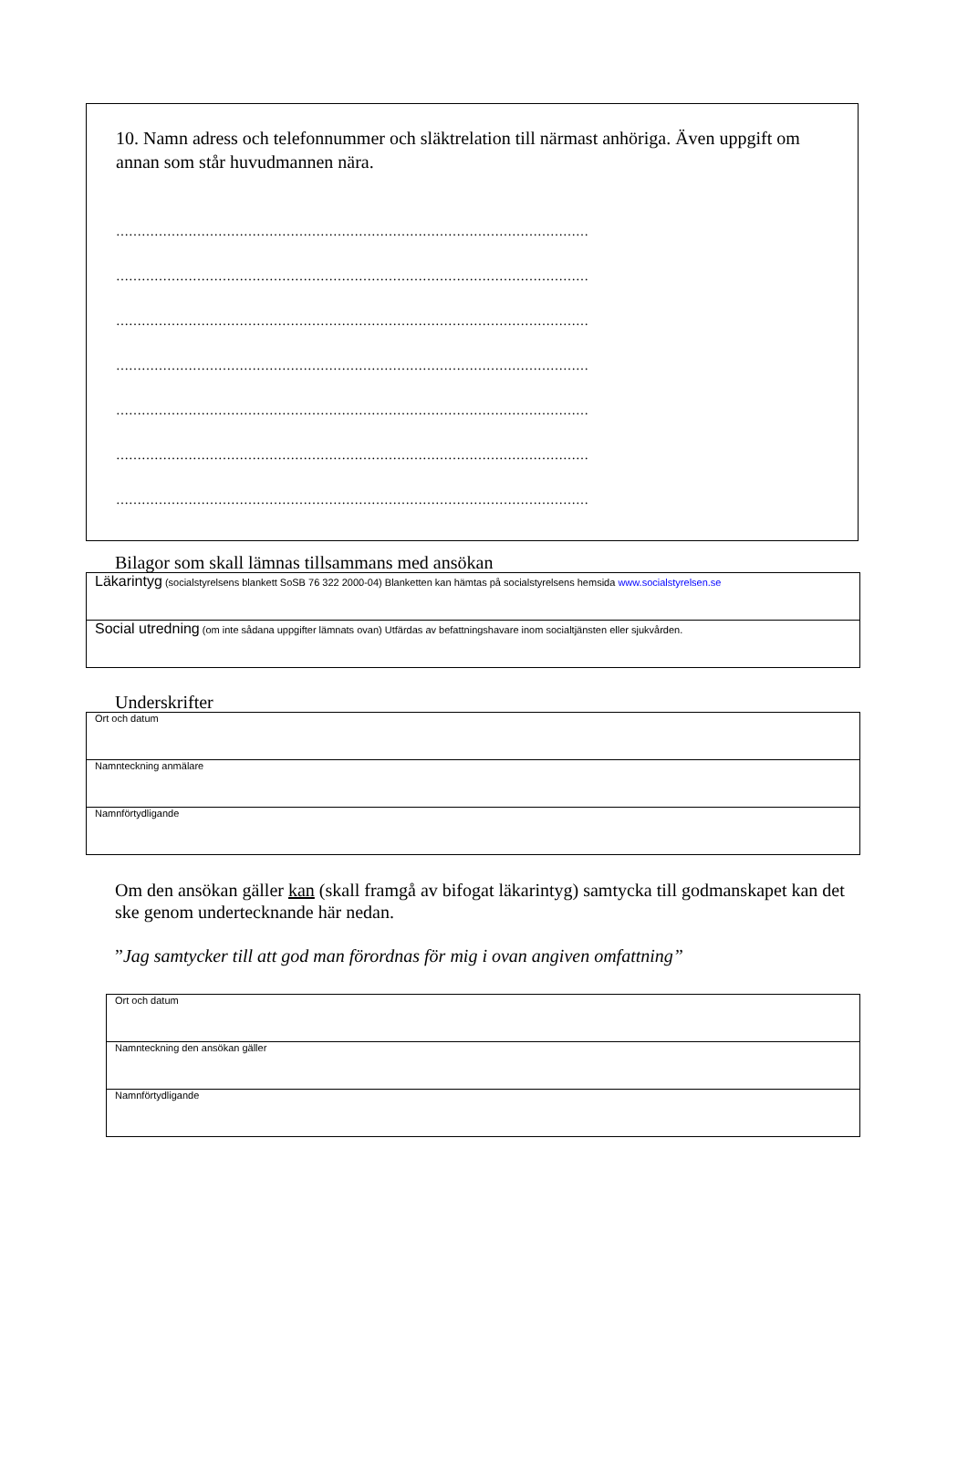10. Namn adress och telefonnummer och släktrelation till närmast anhöriga. Även uppgift om annan som står huvudmannen nära.
…………………………………………………………………………………………………
…………………………………………………………………………………………………
…………………………………………………………………………………………………
…………………………………………………………………………………………………
…………………………………………………………………………………………………
…………………………………………………………………………………………………
…………………………………………………………………………………………………
Bilagor som skall lämnas tillsammans med ansökan
| Läkarintyg (socialstyrelsens blankett SoSB 76 322 2000-04) Blanketten kan hämtas på socialstyrelsens hemsida www.socialstyrelsen.se |
| Social utredning (om inte sådana uppgifter lämnats ovan) Utfärdas av befattningshavare inom socialtjänsten eller sjukvården. |
Underskrifter
| Ort och datum |
| Namnteckning anmälare |
| Namnförtydligande |
Om den ansökan gäller kan (skall framgå av bifogat läkarintyg) samtycka till godmanskapet kan det ske genom undertecknande här nedan.
”Jag samtycker till att god man förordnas för mig i ovan angiven omfattning”
| Ort och datum |
| Namnteckning den ansökan gäller |
| Namnförtydligande |